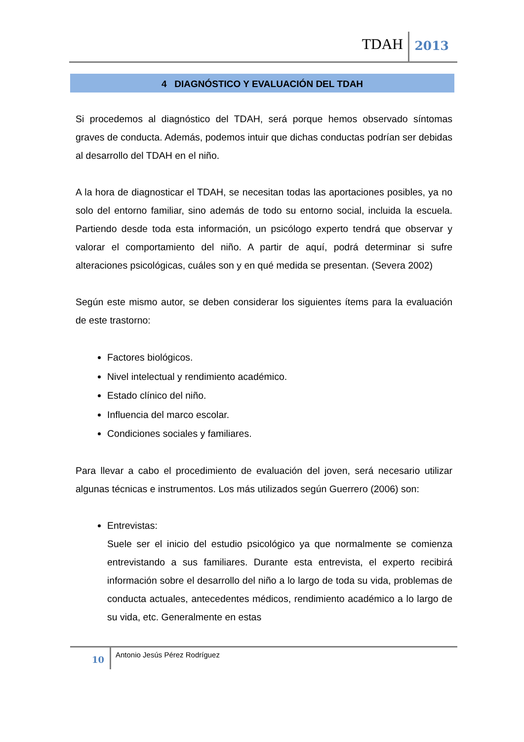TDAH 2013
4 DIAGNÓSTICO Y EVALUACIÓN DEL TDAH
Si procedemos al diagnóstico del TDAH, será porque hemos observado síntomas graves de conducta. Además, podemos intuir que dichas conductas podrían ser debidas al desarrollo del TDAH en el niño.
A la hora de diagnosticar el TDAH, se necesitan todas las aportaciones posibles, ya no solo del entorno familiar, sino además de todo su entorno social, incluida la escuela. Partiendo desde toda esta información, un psicólogo experto tendrá que observar y valorar el comportamiento del niño. A partir de aquí, podrá determinar si sufre alteraciones psicológicas, cuáles son y en qué medida se presentan. (Severa 2002)
Según este mismo autor, se deben considerar los siguientes ítems para la evaluación de este trastorno:
Factores biológicos.
Nivel intelectual y rendimiento académico.
Estado clínico del niño.
Influencia del marco escolar.
Condiciones sociales y familiares.
Para llevar a cabo el procedimiento de evaluación del joven, será necesario utilizar algunas técnicas e instrumentos. Los más utilizados según Guerrero (2006) son:
Entrevistas:
Suele ser el inicio del estudio psicológico ya que normalmente se comienza entrevistando a sus familiares. Durante esta entrevista, el experto recibirá información sobre el desarrollo del niño a lo largo de toda su vida, problemas de conducta actuales, antecedentes médicos, rendimiento académico a lo largo de su vida, etc. Generalmente en estas
10 Antonio Jesús Pérez Rodríguez